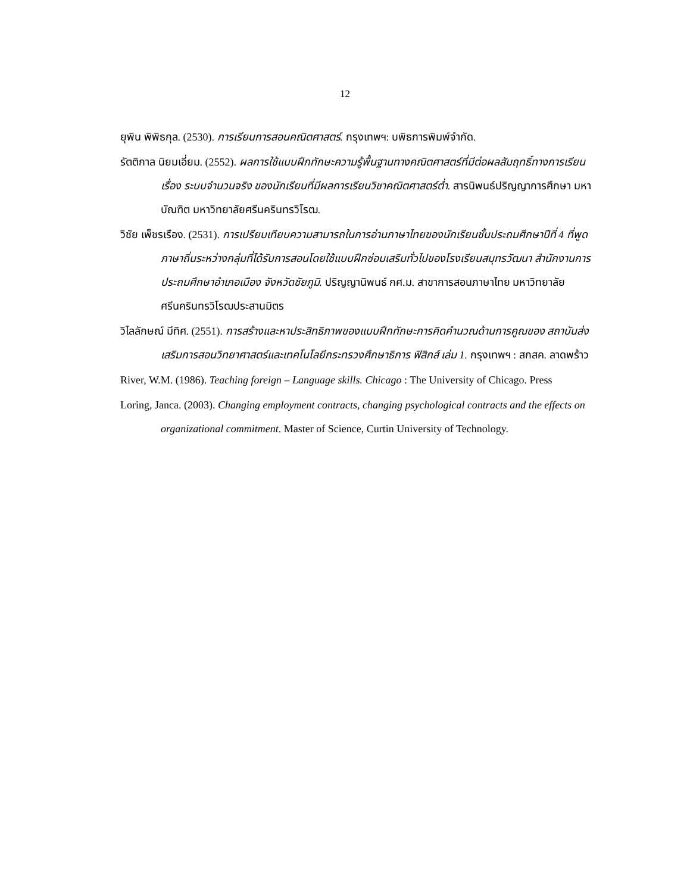12
ยุพิน พิพิธกุล. (2530). การเรียนการสอนคณิตศาสตร์. กรุงเทพฯ: บพิธการพิมพ์จำกัด.
รัตติกาล นิยมเอี่ยม. (2552). ผลการใช้แบบฝึกทักษะความรู้พื้นฐานทางคณิตศาสตร์ที่มีต่อผลสัมฤทธิ์ทางการเรียน เรื่อง ระบบจำนวนจริง ของนักเรียนที่มีผลการเรียนวิชาคณิตศาสตร์ต่ำ. สารนิพนธ์ปริญญาการศึกษา มหาบัณฑิต มหาวิทยาลัยศรีนครินทรวิโรฒ.
วิชัย เพ็ชรเรือง. (2531). การเปรียบเทียบความสามารถในการอ่านภาษาไทยของนักเรียนชั้นประถมศึกษาปีที่ 4 ที่พูดภาษาถิ่นระหว่างกลุ่มที่ได้รับการสอนโดยใช้แบบฝึกซ่อมเสริมทั่วไปของโรงเรียนสมุทรวัฒนา สำนักงานการประถมศึกษาอำเภอเมือง จังหวัดชัยภูมิ. ปริญญานิพนธ์ กศ.ม. สาขาการสอนภาษาไทย มหาวิทยาลัยศรีนครินทรวิโรฒประสานมิตร
วิไลลักษณ์ มีทิศ. (2551). การสร้างและหาประสิทธิภาพของแบบฝึกทักษะการคิดคำนวณด้านการคูณของ สถาบันส่งเสริมการสอนวิทยาศาสตร์และเทคโนโลยีกระทรวงศึกษาธิการ ฟิสิกส์ เล่ม 1. กรุงเทพฯ : สกสค. ลาดพร้าว
River, W.M. (1986). Teaching foreign – Language skills. Chicago : The University of Chicago. Press
Loring, Janca. (2003). Changing employment contracts, changing psychological contracts and the effects on organizational commitment. Master of Science, Curtin University of Technology.